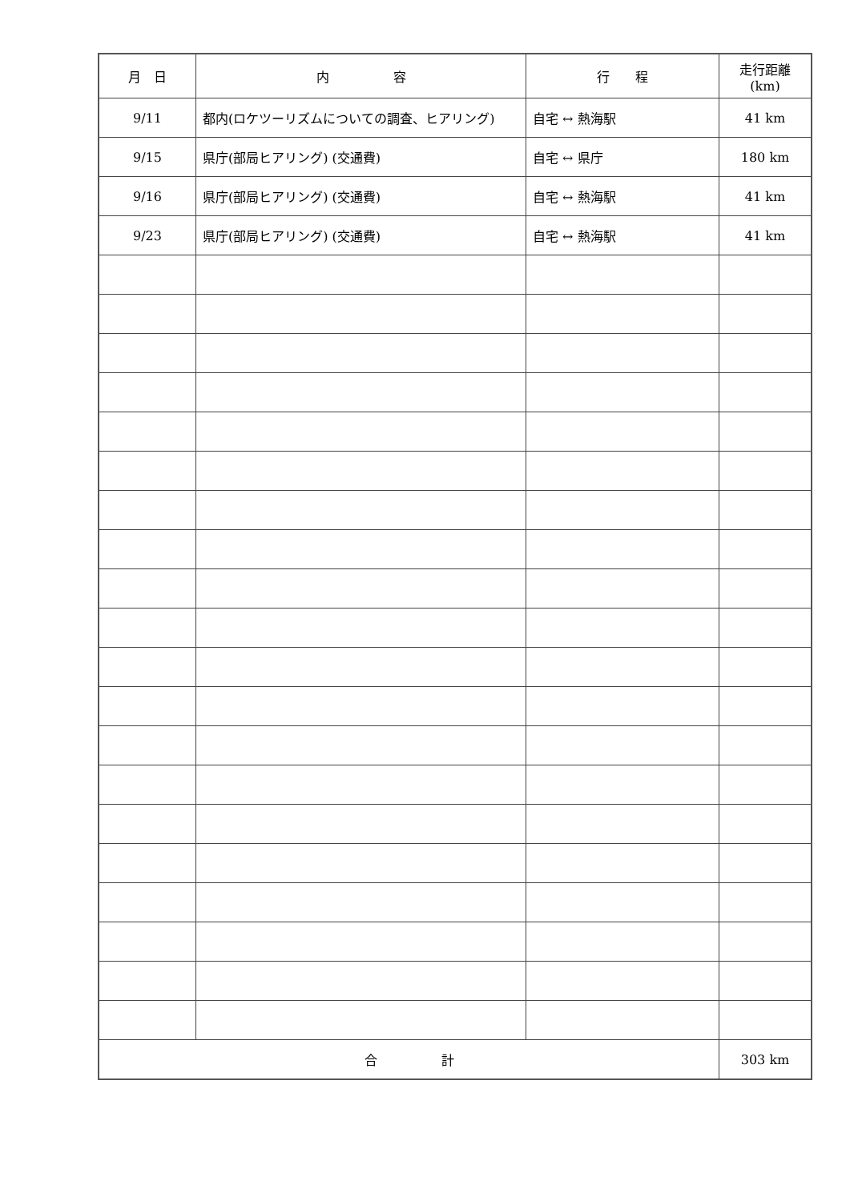| 月 日 | 内 容 | 行 程 | 走行距離(km) |
| --- | --- | --- | --- |
| 9/11 | 都内(ロケツーリズムについての調査、ヒアリング) | 自宅 ↔ 熱海駅 | 41 km |
| 9/15 | 県庁(部局ヒアリング) (交通費) | 自宅 ↔ 県庁 | 180 km |
| 9/16 | 県庁(部局ヒアリング) (交通費) | 自宅 ↔ 熱海駅 | 41 km |
| 9/23 | 県庁(部局ヒアリング) (交通費) | 自宅 ↔ 熱海駅 | 41 km |
| 合 計 | | | 303 km |